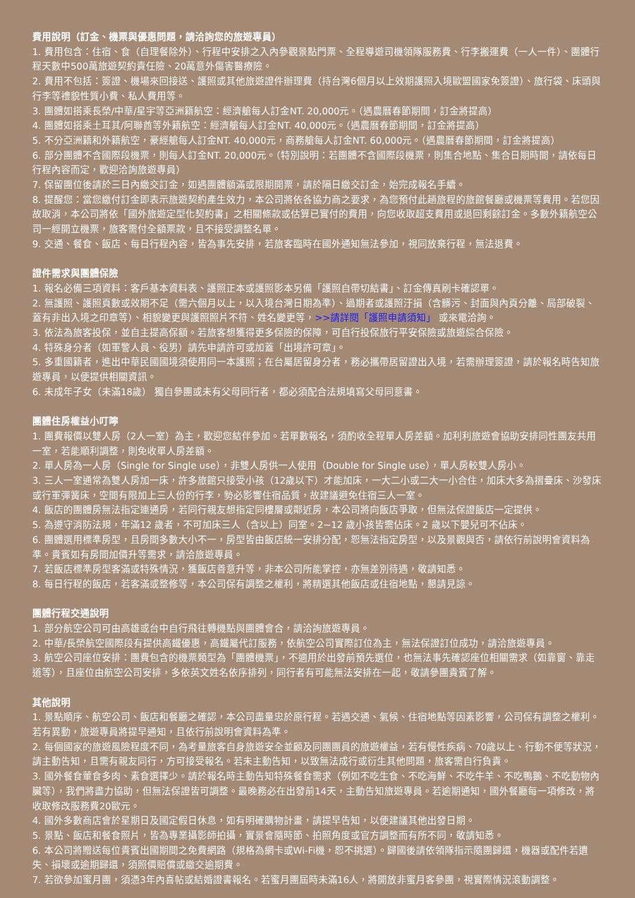費用說明（訂金、機票與優惠問題，請洽詢您的旅遊專員）
1. 費用包含：住宿、食（自理餐除外）、行程中安排之入內參觀景點門票、全程導遊司機領隊服務費、行李搬運費（一人一件）、團體行程天數中500萬旅遊契約責任險、20萬意外傷害醫療險。
2. 費用不包括：簽證、機場來回接送、護照或其他旅遊證件辦理費（持台灣6個月以上效期護照入境歐盟國家免簽證）、旅行袋、床頭與行李等禮貌性質小費、私人費用等。
3. 團體如搭乘長榮/中華/星宇等亞洲籍航空：經濟艙每人訂金NT. 20,000元。（遇農曆春節期間，訂金將提高）
4. 團體如搭乘土耳其/阿聯酋等外籍航空：經濟艙每人訂金NT. 40,000元。（遇農曆春節期間，訂金將提高）
5. 不分亞洲籍和外籍航空，豪經艙每人訂金NT. 40,000元，商務艙每人訂金NT. 60,000元。（遇農曆春節期間，訂金將提高）
6. 部分團體不含國際段機票，則每人訂金NT. 20,000元。（特別說明：若團體不含國際段機票，則集合地點、集合日期時間，請依每日行程內容而定，歡迎洽詢旅遊專員）
7. 保留團位後請於三日內繳交訂金，如遇團體額滿或限期開票，請於隔日繳交訂金，始完成報名手續。
8. 提醒您：當您繳付訂金即表示旅遊契約產生效力，本公司將依各協力商之要求，為您預付此趟旅程的旅館餐廳或機票等費用。若您因故取消，本公司將依「國外旅遊定型化契約書」之相關條款或估算已實付的費用，向您收取超支費用或退回剩餘訂金。多數外籍航空公司一經開立機票，旅客需付全額票款，且不接受調整名單。
9. 交通、餐食、飯店、每日行程內容，皆為事先安排，若旅客臨時在國外通知無法參加，視同放棄行程，無法退費。
證件需求與團體保險
1. 報名必備三項資料：客戶基本資料表、護照正本或護照影本另備「護照自帶切結書」、訂金傳真刷卡確認單。
2. 無護照、護照頁數或效期不足（需六個月以上，以入境台灣日期為準）、過期者或護照汙損（含髒污、封面與內頁分離、局部破裂、蓋有非出入境之印章等）、相貌變更與護照照片不符、姓名變更等，>>請詳閱「護照申請須知」 或來電洽詢。
3. 依法為旅客投保，並自主提高保額。若旅客想獲得更多保險的保障，可自行投保旅行平安保險或旅遊綜合保險。
4. 特殊身分者（如軍警人員、役男）請先申請許可或加蓋「出境許可章」。
5. 多重國籍者，進出中華民國國境須使用同一本護照；在台屬居留身分者，務必攜帶居留證出入境，若需辦理簽證，請於報名時告知旅遊專員，以便提供相關資訊。
6. 未成年子女（未滿18歲） 獨自參團或未有父母同行者，都必須配合法規填寫父母同意書。
團體住房權益小叮嚀
1. 團費報價以雙人房（2人一室）為主，歡迎您結伴參加。若單數報名，須酌收全程單人房差額。加利利旅遊會協助安排同性團友共用一室，若能順利調整，則免收單人房差額。
2. 單人房為一人房（Single for Single use），非雙人房供一人使用（Double for Single use），單人房較雙人房小。
3. 三人一室通常為雙人房加一床，許多旅館只接受小孩（12歲以下）才能加床，一大二小或二大一小合住，加床大多為摺疊床、沙發床或行軍彈簧床，空間有限加上三人份的行李，勢必影響住宿品質，故建議避免住宿三人一室。
4. 飯店的團體房無法指定連通房，若同行親友想指定同樓層或鄰近房，本公司將向飯店爭取，但無法保證飯店一定提供。
5. 為遵守消防法規，年滿12 歲者，不可加床三人（含以上）同室。2~12 歲小孩皆需佔床。2 歲以下嬰兒可不佔床。
6. 團體選用標準房型，且房間多數大小不一，房型皆由飯店統一安排分配，恕無法指定房型，以及景觀與否，請依行前說明會資料為準。貴賓如有房間加價升等需求，請洽旅遊專員。
7. 若飯店標準房型客滿或特殊情況，獲飯店善意升等，非本公司所能掌控，亦無差別待遇，敬請知悉。
8. 每日行程的飯店，若客滿或整修等，本公司保有調整之權利，將精選其他飯店或住宿地點，懇請見諒。
團體行程交通說明
1. 部分航空公司可由高雄或台中自行飛往轉機點與團體會合，請洽詢旅遊專員。
2. 中華/長榮航空國際段有提供高鐵優惠，高鐵屬代訂服務，依航空公司實際訂位為主，無法保證訂位成功，請洽旅遊專員。
3. 航空公司座位安排：團費包含的機票類型為「團體機票」，不適用於出發前預先選位，也無法事先確認座位相關需求（如靠窗、靠走道等），且座位由航空公司安排，多依英文姓名依序排列，同行者有可能無法安排在一起，敬請參團貴賓了解。
其他說明
1. 景點順序、航空公司、飯店和餐廳之確認，本公司盡量忠於原行程。若遇交通、氣候、住宿地點等因素影響，公司保有調整之權利。若有異動，旅遊專員將提早通知，且依行前說明會資料為準。
2. 每個國家的旅遊風險程度不同，為考量旅客自身旅遊安全並顧及同團團員的旅遊權益，若有慢性疾病、70歲以上、行動不便等狀況，請主動告知，且需有親友同行，方可接受報名。若未主動告知，以致無法成行或衍生其他問題，旅客需自行負責。
3. 國外餐食葷食多肉、素食選擇少。請於報名時主動告知特殊餐食需求（例如不吃生食、不吃海鮮、不吃牛羊、不吃鴨鵝、不吃動物內臟等），我們將盡力協助，但無法保證皆可調整。最晚務必在出發前14天，主動告知旅遊專員。若逾期通知，國外餐廳每一項修改，將收取修改服務費20歐元。
4. 國外多數商店會於星期日及國定假日休息，如有明確購物計畫，請提早告知，以便建議其他出發日期。
5. 景點、飯店和餐食照片，皆為專業攝影師拍攝，實景會隨時節、拍照角度或官方調整而有所不同，敬請知悉。
6. 本公司將贈送每位貴賓出國期間之免費網路（規格為網卡或Wi-Fi機，恕不挑選）。歸國後請依領隊指示隨團歸還，機器或配件若遺失、損壞或逾期歸還，須照價賠償或繳交逾期費。
7. 若欲參加蜜月團，須憑3年內喜帖或結婚證書報名。若蜜月團屆時未滿16人，將開放非蜜月客參團，視實際情況滾動調整。